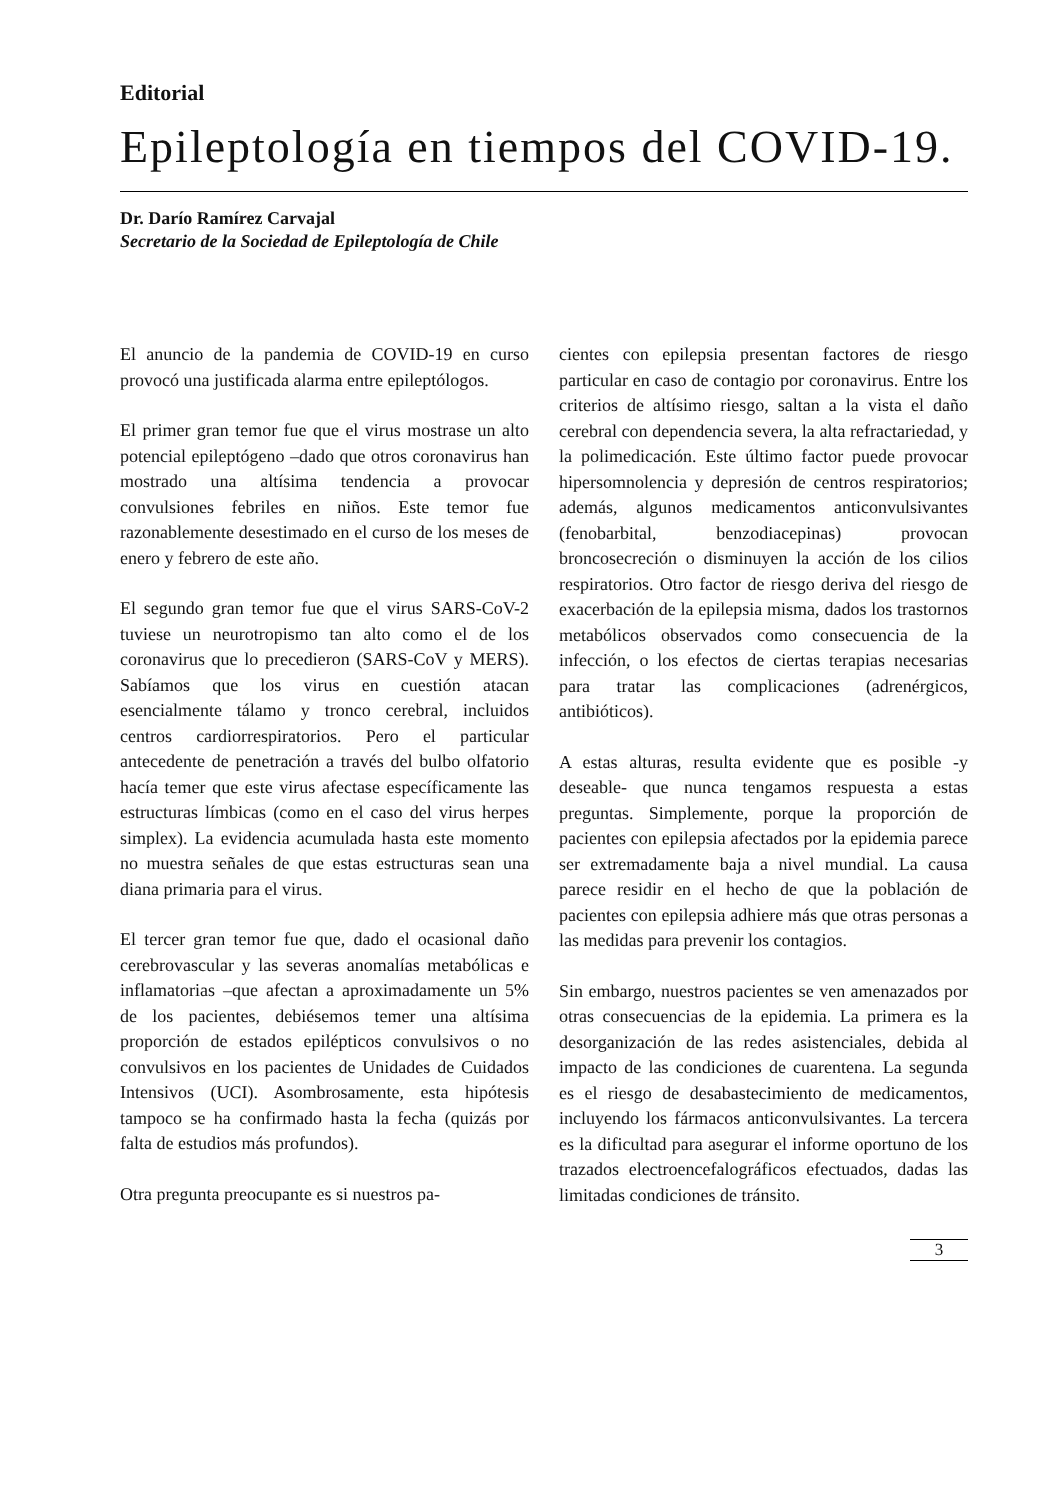Editorial
Epileptología en tiempos del COVID-19.
Dr. Darío Ramírez Carvajal
Secretario de la Sociedad de Epileptología de Chile
El anuncio de la pandemia de COVID-19 en curso provocó una justificada alarma entre epileptólogos.
El primer gran temor fue que el virus mostrase un alto potencial epileptógeno –dado que otros coronavirus han mostrado una altísima tendencia a provocar convulsiones febriles en niños. Este temor fue razonablemente desestimado en el curso de los meses de enero y febrero de este año.
El segundo gran temor fue que el virus SARS-CoV-2 tuviese un neurotropismo tan alto como el de los coronavirus que lo precedieron (SARS-CoV y MERS). Sabíamos que los virus en cuestión atacan esencialmente tálamo y tronco cerebral, incluidos centros cardiorrespiratorios. Pero el particular antecedente de penetración a través del bulbo olfatorio hacía temer que este virus afectase específicamente las estructuras límbicas (como en el caso del virus herpes simplex). La evidencia acumulada hasta este momento no muestra señales de que estas estructuras sean una diana primaria para el virus.
El tercer gran temor fue que, dado el ocasional daño cerebrovascular y las severas anomalías metabólicas e inflamatorias –que afectan a aproximadamente un 5% de los pacientes, debiésemos temer una altísima proporción de estados epilépticos convulsivos o no convulsivos en los pacientes de Unidades de Cuidados Intensivos (UCI). Asombrosamente, esta hipótesis tampoco se ha confirmado hasta la fecha (quizás por falta de estudios más profundos).
Otra pregunta preocupante es si nuestros pa-
cientes con epilepsia presentan factores de riesgo particular en caso de contagio por coronavirus. Entre los criterios de altísimo riesgo, saltan a la vista el daño cerebral con dependencia severa, la alta refractariedad, y la polimedicación. Este último factor puede provocar hipersomnolencia y depresión de centros respiratorios; además, algunos medicamentos anticonvulsivantes (fenobarbital, benzodiacepinas) provocan broncosecreción o disminuyen la acción de los cilios respiratorios. Otro factor de riesgo deriva del riesgo de exacerbación de la epilepsia misma, dados los trastornos metabólicos observados como consecuencia de la infección, o los efectos de ciertas terapias necesarias para tratar las complicaciones (adrenérgicos, antibióticos).
A estas alturas, resulta evidente que es posible -y deseable- que nunca tengamos respuesta a estas preguntas. Simplemente, porque la proporción de pacientes con epilepsia afectados por la epidemia parece ser extremadamente baja a nivel mundial. La causa parece residir en el hecho de que la población de pacientes con epilepsia adhiere más que otras personas a las medidas para prevenir los contagios.
Sin embargo, nuestros pacientes se ven amenazados por otras consecuencias de la epidemia. La primera es la desorganización de las redes asistenciales, debida al impacto de las condiciones de cuarentena. La segunda es el riesgo de desabastecimiento de medicamentos, incluyendo los fármacos anticonvulsivantes. La tercera es la dificultad para asegurar el informe oportuno de los trazados electroencefalográficos efectuados, dadas las limitadas condiciones de tránsito.
3